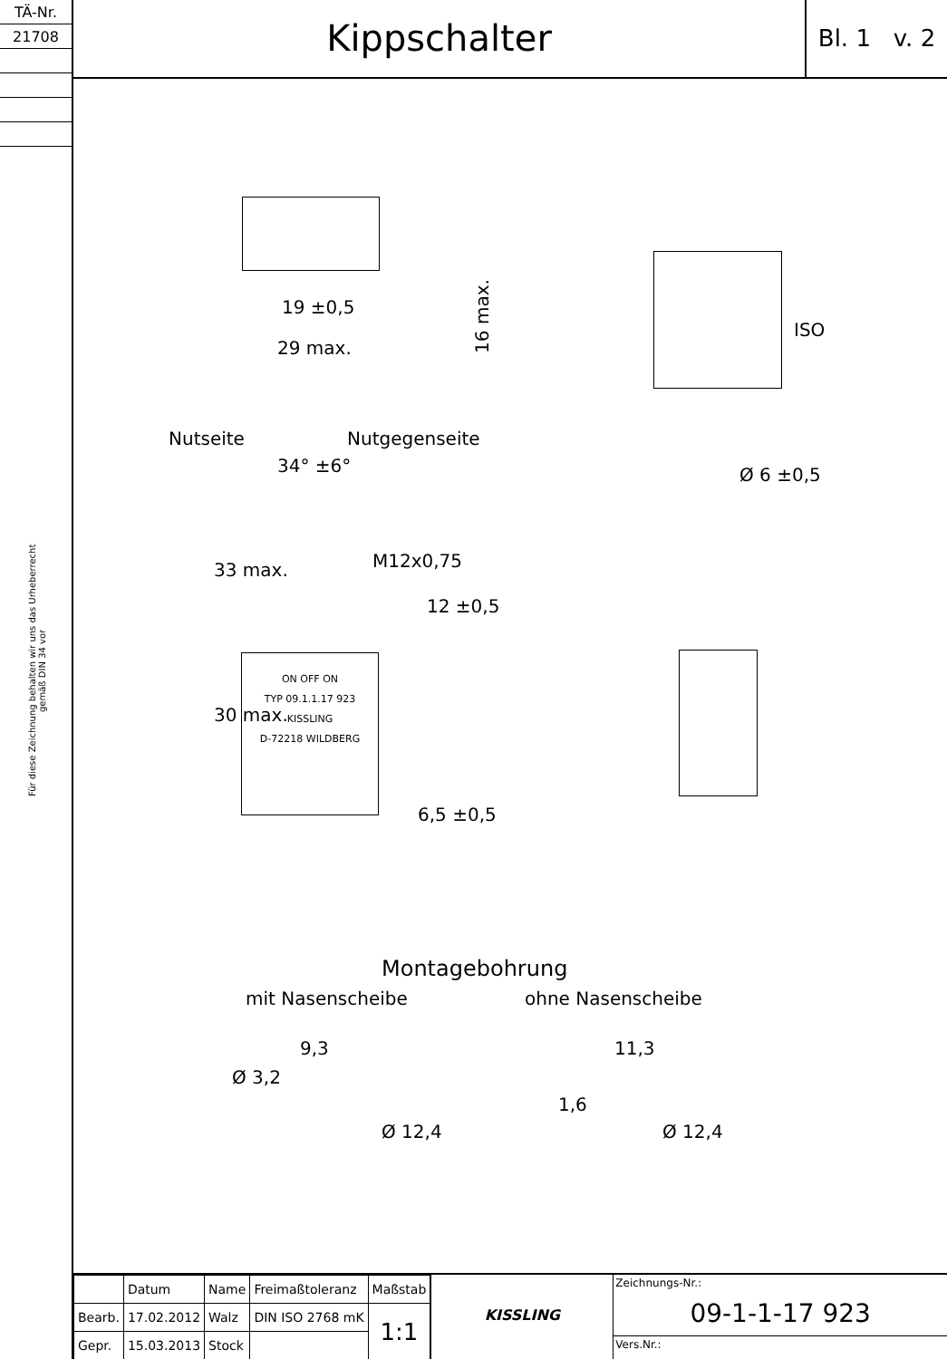| TÄ-Nr. |
| 21708 |
Für diese Zeichnung behalten wir uns das Urheberrecht gemäß DIN 34 vor
Kippschalter
Bl. 1 v. 2
16 max.
19 ±0,5
29 max.
ISO
Nutseite Nutgegenseite
34° ±6°
M12x0,75
33 max.
12 ±0,5
ON OFF ON
TYP 09.1.1.17 923
KISSLING
D-72218 WILDBERG
30 max.
6,5 ±0,5
Ø 6 ±0,5
Montagebohrung
mit Nasenscheibe ohne Nasenscheibe
9,3
Ø 3,2
Ø 12,4
11,3
1,6
Ø 12,4
| | Datum | Name | Freimaßtoleranz | Maßstab |
| Bearb. | 17.02.2012 | Walz | DIN ISO 2768 mK | 1:1 |
| Gepr. | 15.03.2013 | Stock | | |
KISSLING
Zeichnungs-Nr.:
09-1-1-17 923
Vers.Nr.: